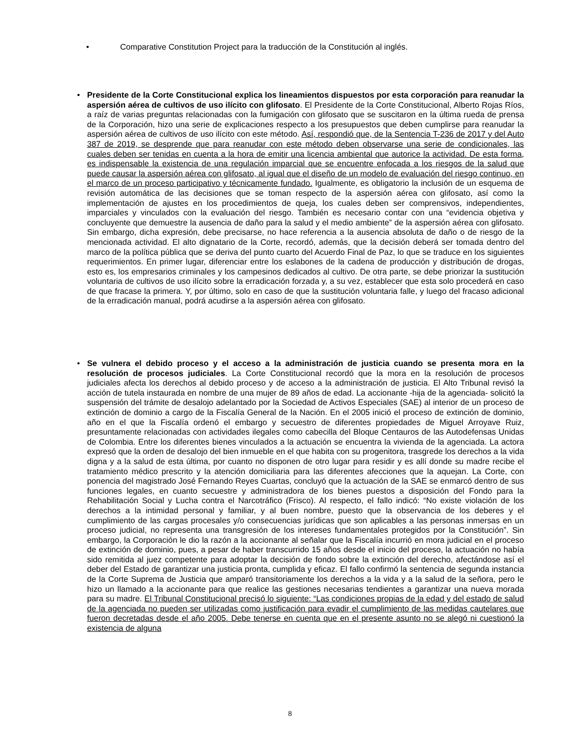• Comparative Constitution Project para la traducción de la Constitución al inglés.
• Presidente de la Corte Constitucional explica los lineamientos dispuestos por esta corporación para reanudar la aspersión aérea de cultivos de uso ilícito con glifosato. El Presidente de la Corte Constitucional, Alberto Rojas Ríos, a raíz de varias preguntas relacionadas con la fumigación con glifosato que se suscitaron en la última rueda de prensa de la Corporación, hizo una serie de explicaciones respecto a los presupuestos que deben cumplirse para reanudar la aspersión aérea de cultivos de uso ilícito con este método. Así, respondió que, de la Sentencia T-236 de 2017 y del Auto 387 de 2019, se desprende que para reanudar con este método deben observarse una serie de condicionales, las cuales deben ser tenidas en cuenta a la hora de emitir una licencia ambiental que autorice la actividad. De esta forma, es indispensable la existencia de una regulación imparcial que se encuentre enfocada a los riesgos de la salud que puede causar la aspersión aérea con glifosato, al igual que el diseño de un modelo de evaluación del riesgo continuo, en el marco de un proceso participativo y técnicamente fundado. Igualmente, es obligatorio la inclusión de un esquema de revisión automática de las decisiones que se toman respecto de la aspersión aérea con glifosato, así como la implementación de ajustes en los procedimientos de queja, los cuales deben ser comprensivos, independientes, imparciales y vinculados con la evaluación del riesgo. También es necesario contar con una “evidencia objetiva y concluyente que demuestre la ausencia de daño para la salud y el medio ambiente” de la aspersión aérea con glifosato. Sin embargo, dicha expresión, debe precisarse, no hace referencia a la ausencia absoluta de daño o de riesgo de la mencionada actividad. El alto dignatario de la Corte, recordó, además, que la decisión deberá ser tomada dentro del marco de la política pública que se deriva del punto cuarto del Acuerdo Final de Paz, lo que se traduce en los siguientes requerimientos. En primer lugar, diferenciar entre los eslabones de la cadena de producción y distribución de drogas, esto es, los empresarios criminales y los campesinos dedicados al cultivo. De otra parte, se debe priorizar la sustitución voluntaria de cultivos de uso ilícito sobre la erradicación forzada y, a su vez, establecer que esta solo procederá en caso de que fracase la primera. Y, por último, solo en caso de que la sustitución voluntaria falle, y luego del fracaso adicional de la erradicación manual, podrá acudirse a la aspersión aérea con glifosato.
• Se vulnera el debido proceso y el acceso a la administración de justicia cuando se presenta mora en la resolución de procesos judiciales. La Corte Constitucional recordó que la mora en la resolución de procesos judiciales afecta los derechos al debido proceso y de acceso a la administración de justicia. El Alto Tribunal revisó la acción de tutela instaurada en nombre de una mujer de 89 años de edad. La accionante -hija de la agenciada- solicitó la suspensión del trámite de desalojo adelantado por la Sociedad de Activos Especiales (SAE) al interior de un proceso de extinción de dominio a cargo de la Fiscalía General de la Nación. En el 2005 inició el proceso de extinción de dominio, año en el que la Fiscalía ordenó el embargo y secuestro de diferentes propiedades de Miguel Arroyave Ruiz, presuntamente relacionadas con actividades ilegales como cabecilla del Bloque Centauros de las Autodefensas Unidas de Colombia. Entre los diferentes bienes vinculados a la actuación se encuentra la vivienda de la agenciada. La actora expresó que la orden de desalojo del bien inmueble en el que habita con su progenitora, trasgrede los derechos a la vida digna y a la salud de esta última, por cuanto no disponen de otro lugar para residir y es allí donde su madre recibe el tratamiento médico prescrito y la atención domiciliaria para las diferentes afecciones que la aquejan. La Corte, con ponencia del magistrado José Fernando Reyes Cuartas, concluyó que la actuación de la SAE se enmarcó dentro de sus funciones legales, en cuanto secuestre y administradora de los bienes puestos a disposición del Fondo para la Rehabilitación Social y Lucha contra el Narcotráfico (Frisco). Al respecto, el fallo indicó: “No existe violación de los derechos a la intimidad personal y familiar, y al buen nombre, puesto que la observancia de los deberes y el cumplimiento de las cargas procesales y/o consecuencias jurídicas que son aplicables a las personas inmersas en un proceso judicial, no representa una transgresión de los intereses fundamentales protegidos por la Constitución”. Sin embargo, la Corporación le dio la razón a la accionante al señalar que la Fiscalía incurrió en mora judicial en el proceso de extinción de dominio, pues, a pesar de haber transcurrido 15 años desde el inicio del proceso, la actuación no había sido remitida al juez competente para adoptar la decisión de fondo sobre la extinción del derecho, afectándose así el deber del Estado de garantizar una justicia pronta, cumplida y eficaz. El fallo confirmó la sentencia de segunda instancia de la Corte Suprema de Justicia que amparó transitoriamente los derechos a la vida y a la salud de la señora, pero le hizo un llamado a la accionante para que realice las gestiones necesarias tendientes a garantizar una nueva morada para su madre. El Tribunal Constitucional precisó lo siguiente: “Las condiciones propias de la edad y del estado de salud de la agenciada no pueden ser utilizadas como justificación para evadir el cumplimiento de las medidas cautelares que fueron decretadas desde el año 2005. Debe tenerse en cuenta que en el presente asunto no se alegó ni cuestionó la existencia de alguna
8